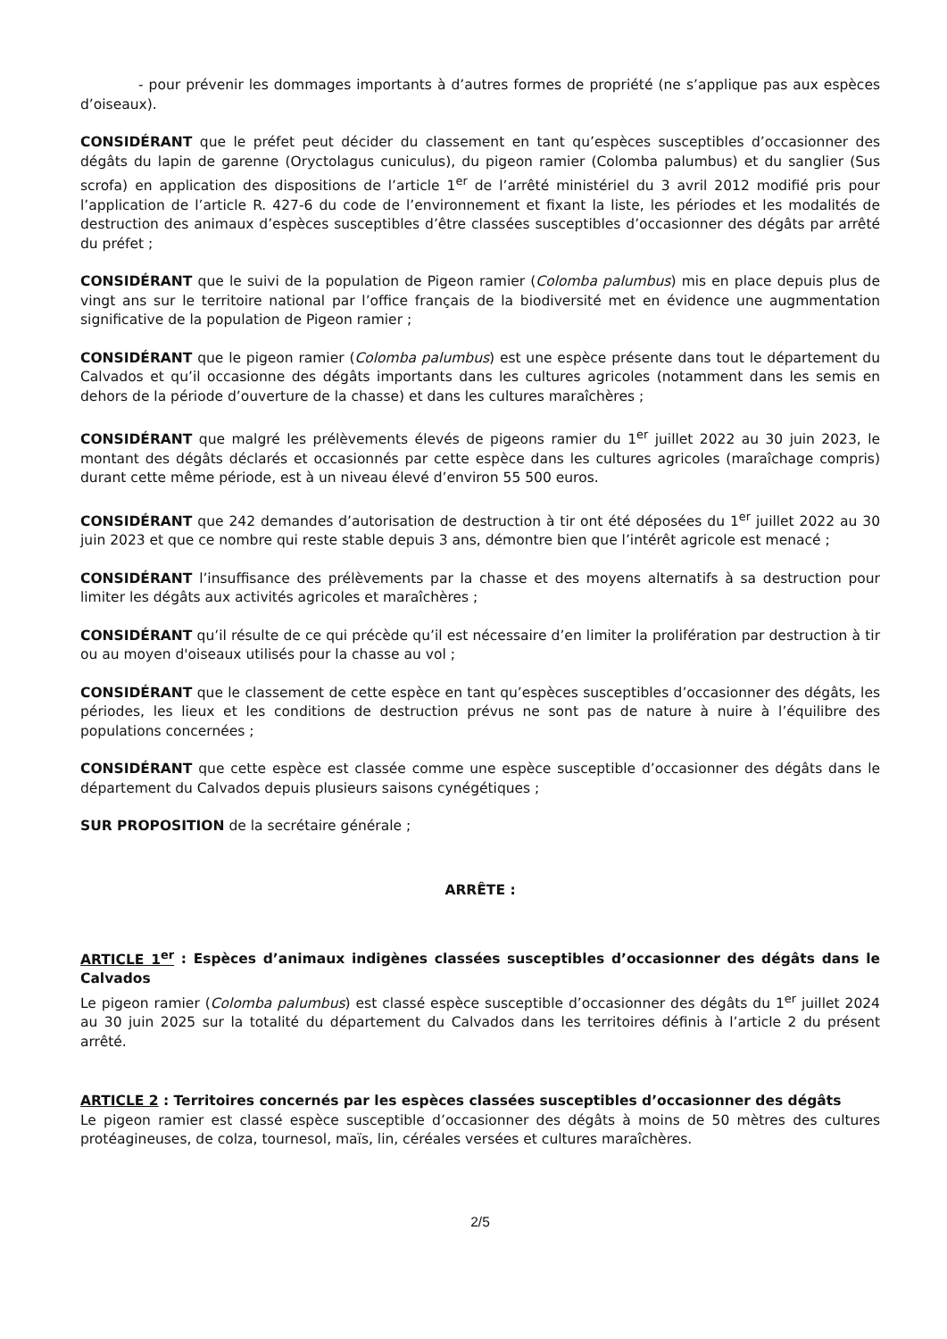- pour prévenir les dommages importants à d’autres formes de propriété (ne s’applique pas aux espèces d’oiseaux).
CONSIDÉRANT que le préfet peut décider du classement en tant qu’espèces susceptibles d’occasionner des dégâts du lapin de garenne (Oryctolagus cuniculus), du pigeon ramier (Colomba palumbus) et du sanglier (Sus scrofa) en application des dispositions de l’article 1<sup>er</sup> de l’arrêté ministériel du 3 avril 2012 modifié pris pour l’application de l’article R. 427-6 du code de l’environnement et fixant la liste, les périodes et les modalités de destruction des animaux d’espèces susceptibles d’être classées susceptibles d’occasionner des dégâts par arrêté du préfet ;
CONSIDÉRANT que le suivi de la population de Pigeon ramier (Colomba palumbus) mis en place depuis plus de vingt ans sur le territoire national par l’office français de la biodiversité met en évidence une augmmentation significative de la population de Pigeon ramier ;
CONSIDÉRANT que le pigeon ramier (Colomba palumbus) est une espèce présente dans tout le département du Calvados et qu’il occasionne des dégâts importants dans les cultures agricoles (notamment dans les semis en dehors de la période d’ouverture de la chasse) et dans les cultures maraîchères ;
CONSIDÉRANT que malgré les prélèvements élevés de pigeons ramier du 1<sup>er</sup> juillet 2022 au 30 juin 2023, le montant des dégâts déclarés et occasionnés par cette espèce dans les cultures agricoles (maraîchage compris) durant cette même période, est à un niveau élevé d’environ 55 500 euros.
CONSIDÉRANT que 242 demandes d’autorisation de destruction à tir ont été déposées du 1<sup>er</sup> juillet 2022 au 30 juin 2023 et que ce nombre qui reste stable depuis 3 ans, démontre bien que l’intérêt agricole est menacé ;
CONSIDÉRANT l’insuffisance des prélèvements par la chasse et des moyens alternatifs à sa destruction pour limiter les dégâts aux activités agricoles et maraîchères ;
CONSIDÉRANT qu’il résulte de ce qui précède qu’il est nécessaire d’en limiter la prolifération par destruction à tir ou au moyen d'oiseaux utilisés pour la chasse au vol ;
CONSIDÉRANT que le classement de cette espèce en tant qu’espèces susceptibles d’occasionner des dégâts, les périodes, les lieux et les conditions de destruction prévus ne sont pas de nature à nuire à l’équilibre des populations concernées ;
CONSIDÉRANT que cette espèce est classée comme une espèce susceptible d’occasionner des dégâts dans le département du Calvados depuis plusieurs saisons cynégétiques ;
SUR PROPOSITION de la secrétaire générale ;
ARRÊTE :
ARTICLE 1<sup>er</sup> : Espèces d’animaux indigènes classées susceptibles d’occasionner des dégâts dans le Calvados
Le pigeon ramier (Colomba palumbus) est classé espèce susceptible d’occasionner des dégâts du 1<sup>er</sup> juillet 2024 au 30 juin 2025 sur la totalité du département du Calvados dans les territoires définis à l’article 2 du présent arrêté.
ARTICLE 2 : Territoires concernés par les espèces classées susceptibles d’occasionner des dégâts
Le pigeon ramier est classé espèce susceptible d’occasionner des dégâts à moins de 50 mètres des cultures protéagineuses, de colza, tournesol, maïs, lin, céréales versées et cultures maraîchères.
2/5